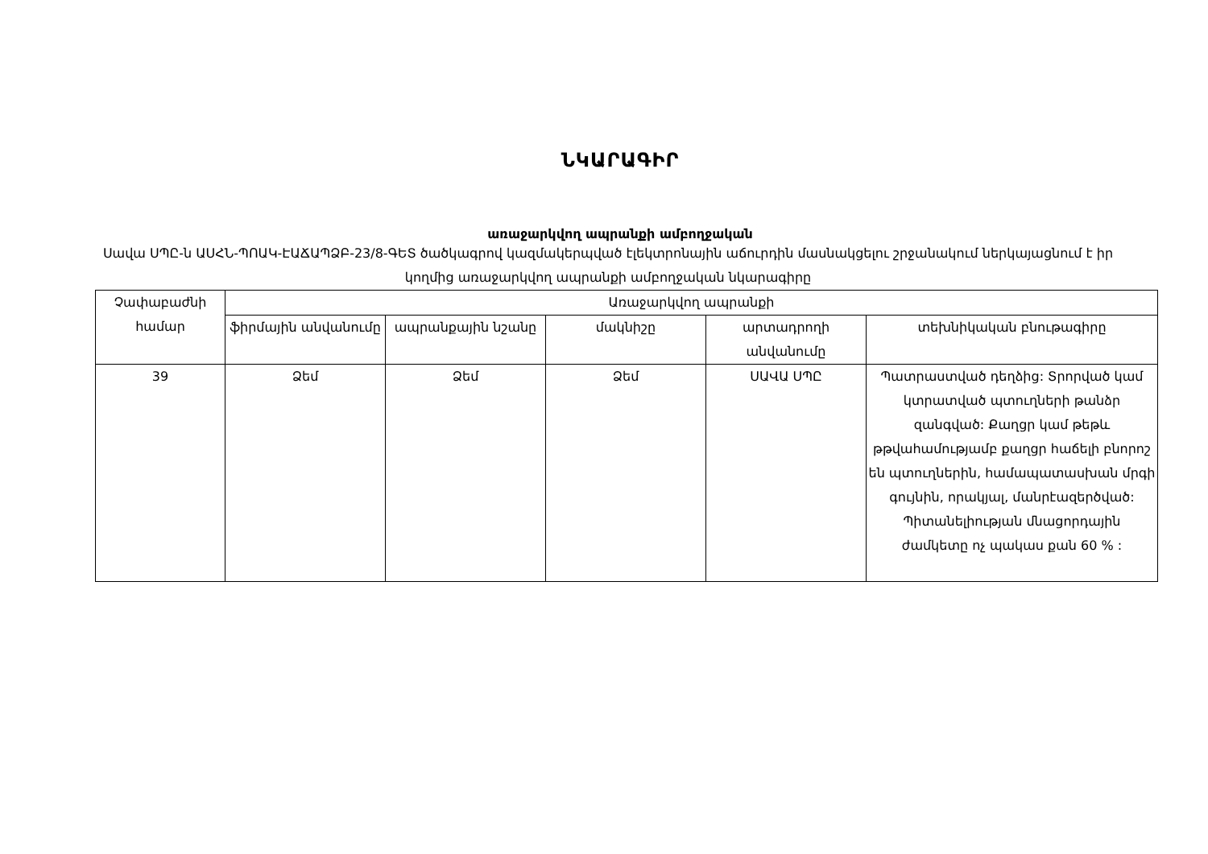ՆԿԱՐԱԳԻՐ
առաջարկվող ապրանքի ամբողջական
Սավա ՍՊԸ-ն ԱՍՀՆ-ՊՈԱԿ-ԷԱՃԱՊՁԲ-23/8-ԳԵՏ ծածկագրով կազմակերպված էլեկտրոնային աճուրդին մասնակցելու շրջանակում ներկայացնում է իր կողմից առաջարկվող ապրանքի ամբողջական նկարագիրը
| Չափաբաժնի համար | Առաջարկվող ապրանքի | | | | |
| --- | --- | --- | --- | --- | --- |
| | ֆիրմային անվանումը | ապրանքային նշանը | մակնիշը | արտադրողի անվանումը | տեխնիկական բնութագիրը |
| 39 | Ձեմ | Ձեմ | Ձեմ | ՍԱՎԱ ՍՊԸ | Պատրաստված դեղձից: Տրորված կամ կտրատված պտուղների թանձր զանգված: Քաղցր կամ թեթև թթվահամությամբ քաղցր հաճելի բնորոշ են պտուղներին, համապատասխան մրգի գույնին, որակյալ, մանրէազերծված: Պիտանելիության մնացորդային ժամկետը ոչ պակաս քան 60 % : |